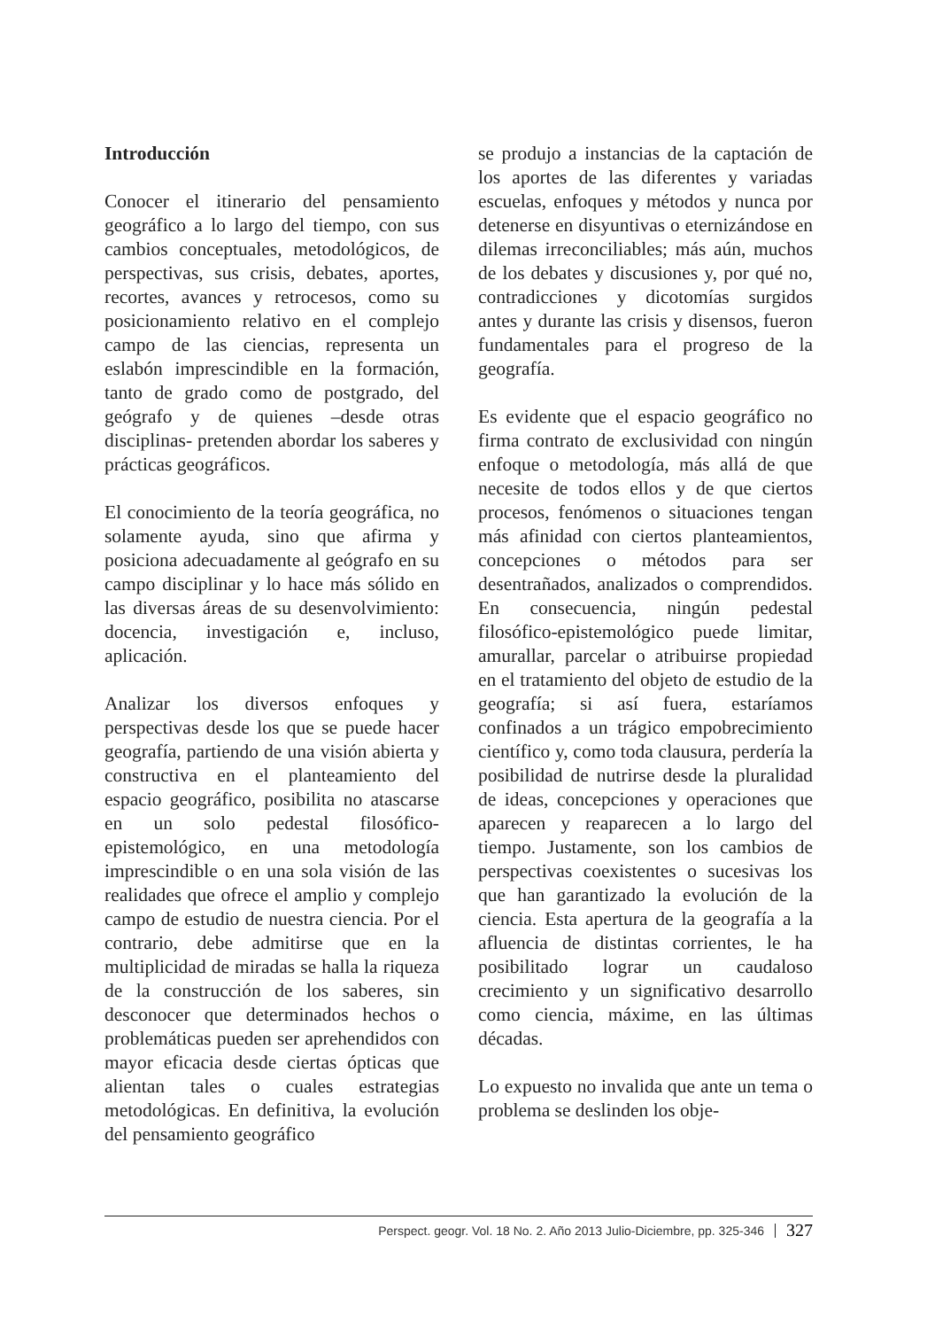Introducción
Conocer el itinerario del pensamiento geográfico a lo largo del tiempo, con sus cambios conceptuales, metodológicos, de perspectivas, sus crisis, debates, aportes, recortes, avances y retrocesos, como su posicionamiento relativo en el complejo campo de las ciencias, representa un eslabón imprescindible en la formación, tanto de grado como de postgrado, del geógrafo y de quienes –desde otras disciplinas- pretenden abordar los saberes y prácticas geográficos.
El conocimiento de la teoría geográfica, no solamente ayuda, sino que afirma y posiciona adecuadamente al geógrafo en su campo disciplinar y lo hace más sólido en las diversas áreas de su desenvolvimiento: docencia, investigación e, incluso, aplicación.
Analizar los diversos enfoques y perspectivas desde los que se puede hacer geografía, partiendo de una visión abierta y constructiva en el planteamiento del espacio geográfico, posibilita no atascarse en un solo pedestal filosófico-epistemológico, en una metodología imprescindible o en una sola visión de las realidades que ofrece el amplio y complejo campo de estudio de nuestra ciencia. Por el contrario, debe admitirse que en la multiplicidad de miradas se halla la riqueza de la construcción de los saberes, sin desconocer que determinados hechos o problemáticas pueden ser aprehendidos con mayor eficacia desde ciertas ópticas que alientan tales o cuales estrategias metodológicas. En definitiva, la evolución del pensamiento geográfico
se produjo a instancias de la captación de los aportes de las diferentes y variadas escuelas, enfoques y métodos y nunca por detenerse en disyuntivas o eternizándose en dilemas irreconciliables; más aún, muchos de los debates y discusiones y, por qué no, contradicciones y dicotomías surgidos antes y durante las crisis y disensos, fueron fundamentales para el progreso de la geografía.
Es evidente que el espacio geográfico no firma contrato de exclusividad con ningún enfoque o metodología, más allá de que necesite de todos ellos y de que ciertos procesos, fenómenos o situaciones tengan más afinidad con ciertos planteamientos, concepciones o métodos para ser desentrañados, analizados o comprendidos. En consecuencia, ningún pedestal filosófico-epistemológico puede limitar, amurallar, parcelar o atribuirse propiedad en el tratamiento del objeto de estudio de la geografía; si así fuera, estaríamos confinados a un trágico empobrecimiento científico y, como toda clausura, perdería la posibilidad de nutrirse desde la pluralidad de ideas, concepciones y operaciones que aparecen y reaparecen a lo largo del tiempo. Justamente, son los cambios de perspectivas coexistentes o sucesivas los que han garantizado la evolución de la ciencia. Esta apertura de la geografía a la afluencia de distintas corrientes, le ha posibilitado lograr un caudaloso crecimiento y un significativo desarrollo como ciencia, máxime, en las últimas décadas.
Lo expuesto no invalida que ante un tema o problema se deslinden los obje-
Perspect. geogr. Vol. 18 No. 2. Año 2013 Julio-Diciembre, pp. 325-346 327